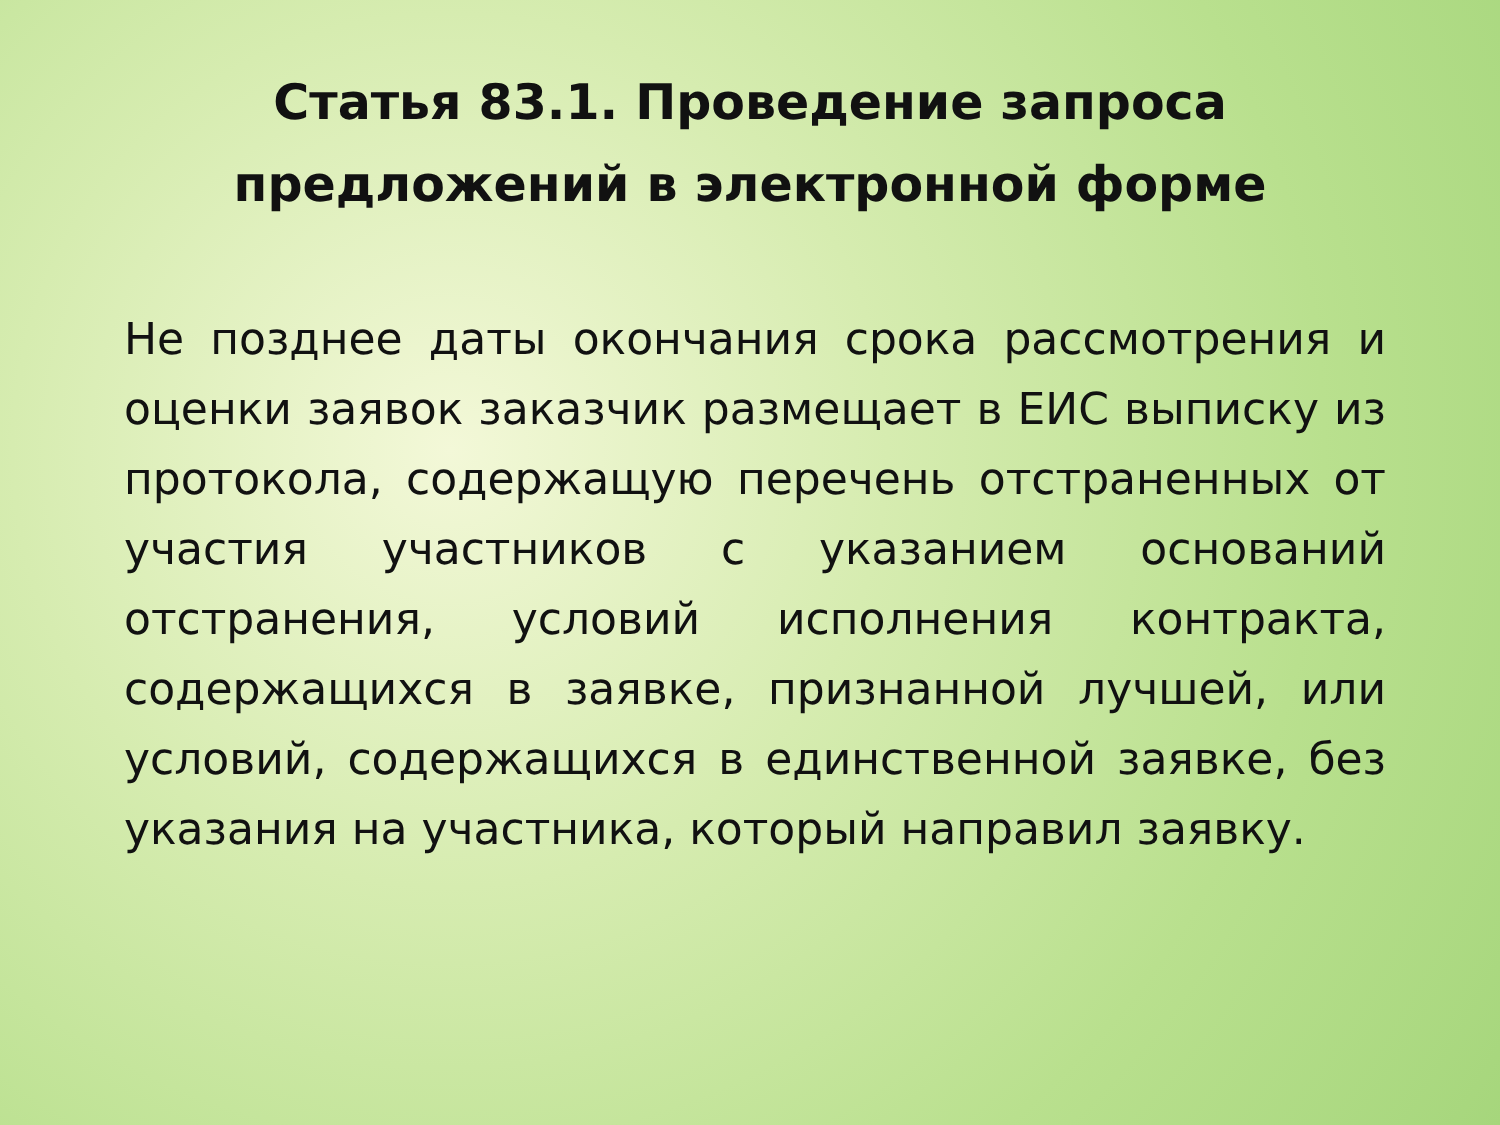Статья 83.1. Проведение запроса
предложений в электронной форме
Не позднее даты окончания срока рассмотрения и оценки заявок заказчик размещает в ЕИС выписку из протокола, содержащую перечень отстраненных от участия участников с указанием оснований отстранения, условий исполнения контракта, содержащихся в заявке, признанной лучшей, или условий, содержащихся в единственной заявке, без указания на участника, который направил заявку.